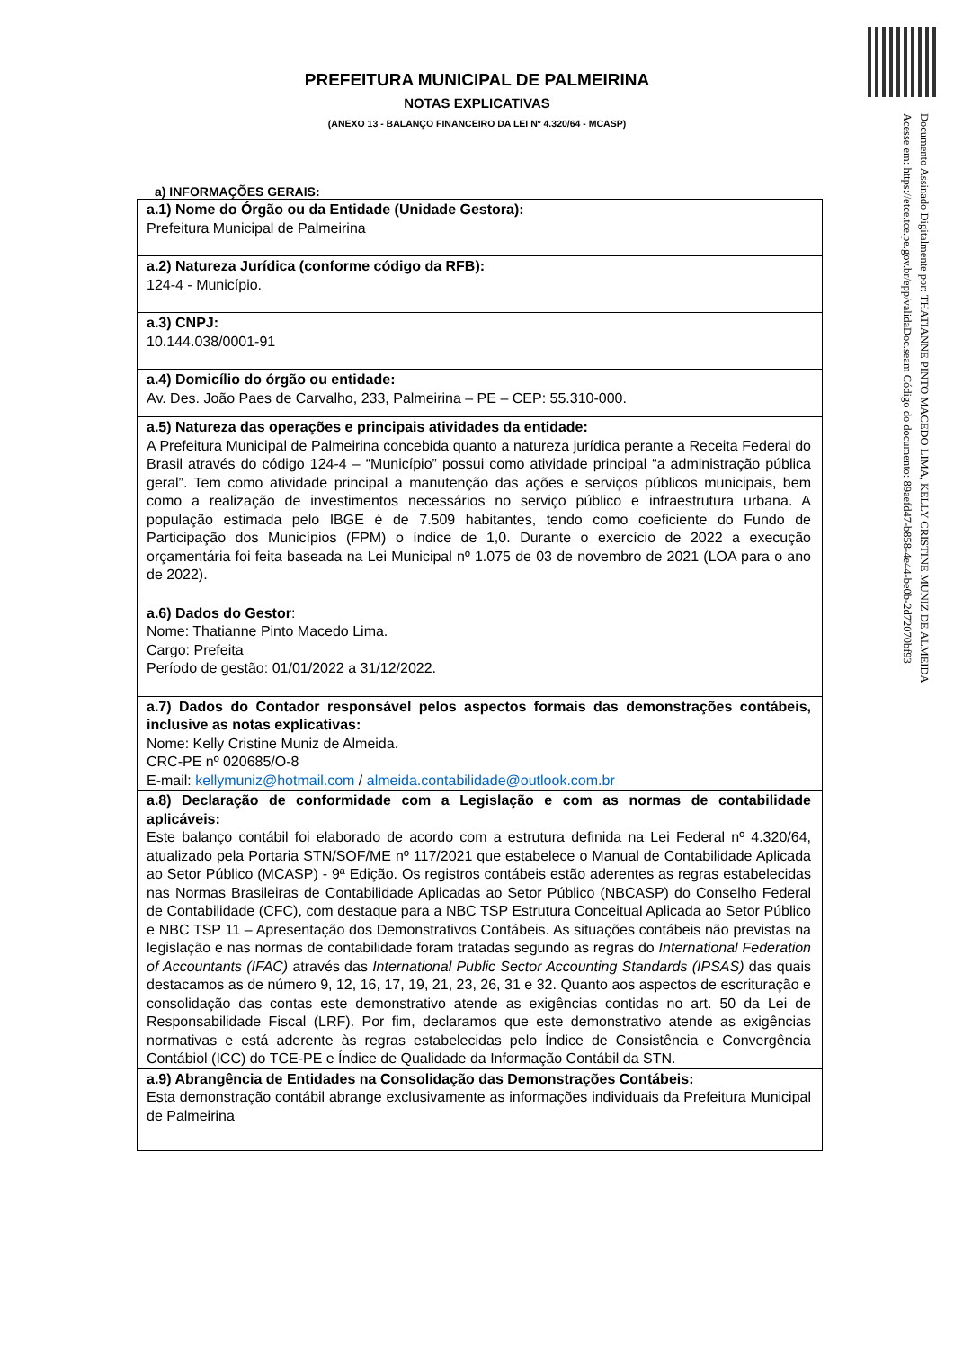Documento Assinado Digitalmente por: THATIANNE PINTO MACEDO LIMA, KELLY CRISTINE MUNIZ DE ALMEIDA
Acesse em: https://etce.tce.pe.gov.br/epp/validaDoc.seam Código do documento: 89aefd47-b858-4e44-be0b-2d72070bf93
PREFEITURA MUNICIPAL DE PALMEIRINA
NOTAS EXPLICATIVAS
(ANEXO 13 - BALANÇO FINANCEIRO DA LEI Nº 4.320/64 - MCASP)
a) INFORMAÇÕES GERAIS:
| a.1) Nome do Órgão ou da Entidade (Unidade Gestora): Prefeitura Municipal de Palmeirina |
| a.2) Natureza Jurídica (conforme código da RFB): 124-4 - Município. |
| a.3) CNPJ: 10.144.038/0001-91 |
| a.4) Domicílio do órgão ou entidade: Av. Des. João Paes de Carvalho, 233, Palmeirina – PE – CEP: 55.310-000. |
| a.5) Natureza das operações e principais atividades da entidade: A Prefeitura Municipal de Palmeirina concebida quanto a natureza jurídica perante a Receita Federal do Brasil através do código 124-4 – “Município” possui como atividade principal “a administração pública geral”. Tem como atividade principal a manutenção das ações e serviços públicos municipais, bem como a realização de investimentos necessários no serviço público e infraestrutura urbana. A população estimada pelo IBGE é de 7.509 habitantes, tendo como coeficiente do Fundo de Participação dos Municípios (FPM) o índice de 1,0. Durante o exercício de 2022 a execução orçamentária foi feita baseada na Lei Municipal nº 1.075 de 03 de novembro de 2021 (LOA para o ano de 2022). |
| a.6) Dados do Gestor : Nome: Thatianne Pinto Macedo Lima. Cargo: Prefeita Período de gestão: 01/01/2022 a 31/12/2022. |
| a.7) Dados do Contador responsável pelos aspectos formais das demonstrações contábeis, inclusive as notas explicativas: Nome: Kelly Cristine Muniz de Almeida. CRC-PE nº 020685/O-8 E-mail: kellymuniz@hotmail.com / almeida.contabilidade@outlook.com.br |
| a.8) Declaração de conformidade com a Legislação e com as normas de contabilidade aplicáveis: Este balanço contábil foi elaborado de acordo com a estrutura definida na Lei Federal nº 4.320/64, atualizado pela Portaria STN/SOF/ME nº 117/2021 que estabelece o Manual de Contabilidade Aplicada ao Setor Público (MCASP) - 9ª Edição. Os registros contábeis estão aderentes as regras estabelecidas nas Normas Brasileiras de Contabilidade Aplicadas ao Setor Público (NBCASP) do Conselho Federal de Contabilidade (CFC), com destaque para a NBC TSP Estrutura Conceitual Aplicada ao Setor Público e NBC TSP 11 – Apresentação dos Demonstrativos Contábeis. As situações contábeis não previstas na legislação e nas normas de contabilidade foram tratadas segundo as regras do International Federation of Accountants (IFAC) através das International Public Sector Accounting Standards (IPSAS) das quais destacamos as de número 9, 12, 16, 17, 19, 21, 23, 26, 31 e 32. Quanto aos aspectos de escrituração e consolidação das contas este demonstrativo atende as exigências contidas no art. 50 da Lei de Responsabilidade Fiscal (LRF). Por fim, declaramos que este demonstrativo atende as exigências normativas e está aderente às regras estabelecidas pelo Índice de Consistência e Convergência Contábiol (ICC) do TCE-PE e Índice de Qualidade da Informação Contábil da STN. |
| a.9) Abrangência de Entidades na Consolidação das Demonstrações Contábeis: Esta demonstração contábil abrange exclusivamente as informações individuais da Prefeitura Municipal de Palmeirina |